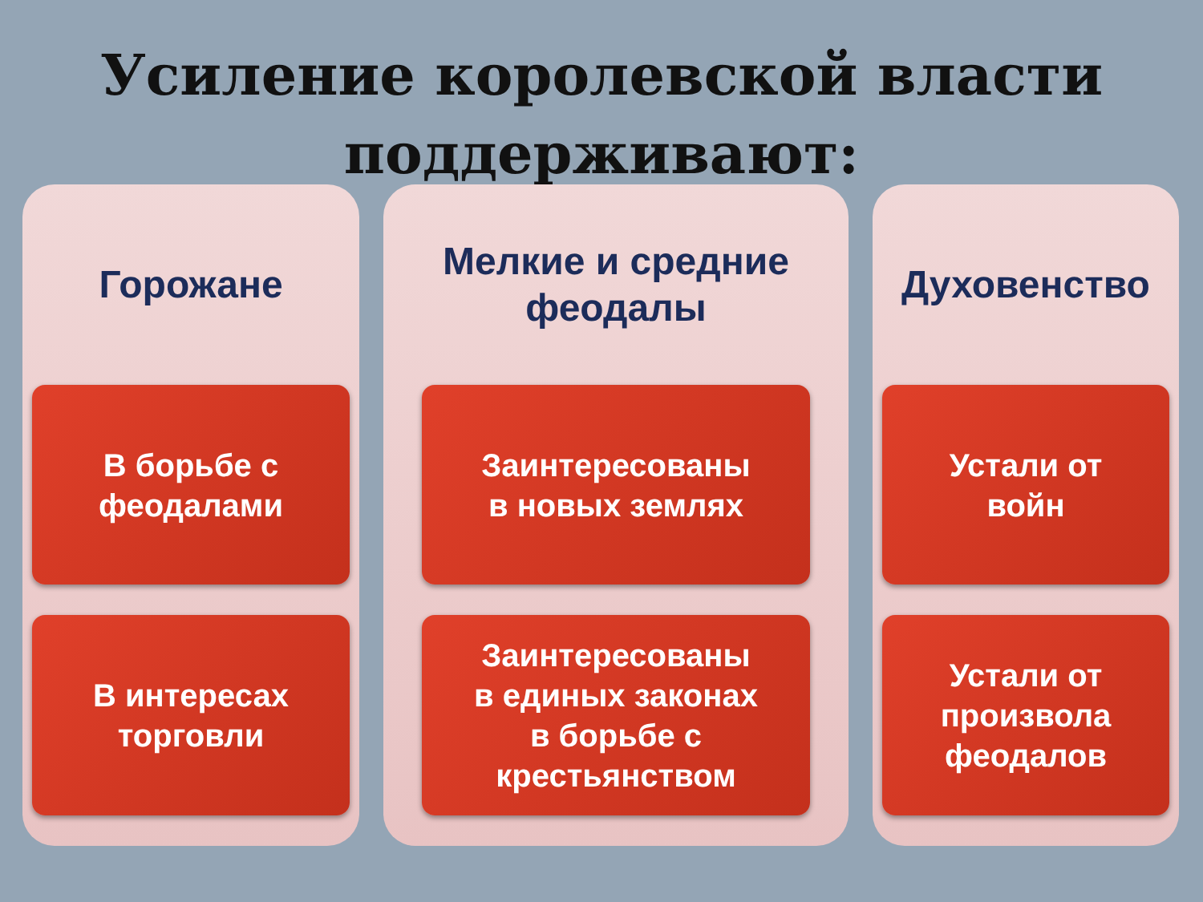Усиление королевской власти
поддерживают:
Горожане
В борьбе с
феодалами
В интересах
торговли
Мелкие и средние
феодалы
Заинтересованы
в новых землях
Заинтересованы
в единых законах
в борьбе с
крестьянством
Духовенство
Устали от
войн
Устали от
произвола
феодалов